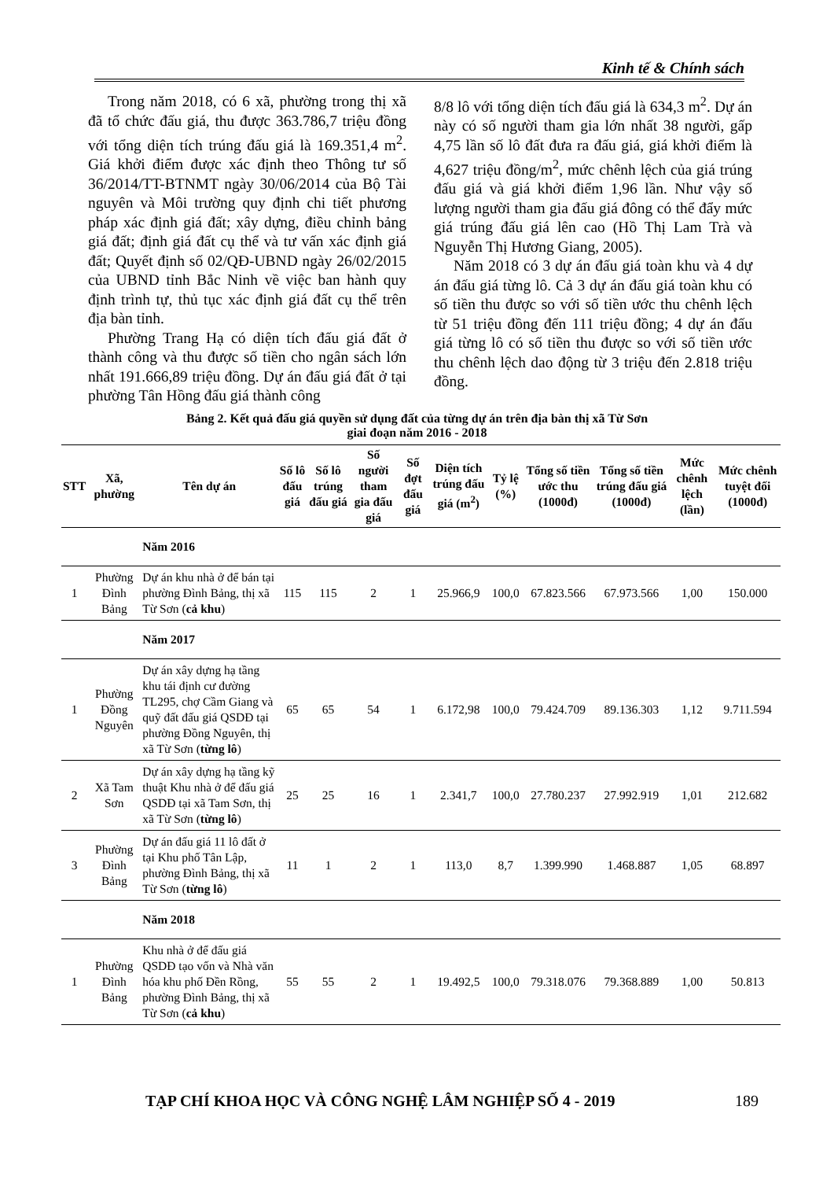Kinh tế & Chính sách
Trong năm 2018, có 6 xã, phường trong thị xã đã tổ chức đấu giá, thu được 363.786,7 triệu đồng với tổng diện tích trúng đấu giá là 169.351,4 m<sup>2</sup>. Giá khởi điểm được xác định theo Thông tư số 36/2014/TT-BTNMT ngày 30/06/2014 của Bộ Tài nguyên và Môi trường quy định chi tiết phương pháp xác định giá đất; xây dựng, điều chỉnh bảng giá đất; định giá đất cụ thể và tư vấn xác định giá đất; Quyết định số 02/QĐ-UBND ngày 26/02/2015 của UBND tỉnh Bắc Ninh về việc ban hành quy định trình tự, thủ tục xác định giá đất cụ thể trên địa bàn tỉnh.
Phường Trang Hạ có diện tích đấu giá đất ở thành công và thu được số tiền cho ngân sách lớn nhất 191.666,89 triệu đồng. Dự án đấu giá đất ở tại phường Tân Hồng đấu giá thành công
8/8 lô với tổng diện tích đấu giá là 634,3 m<sup>2</sup>. Dự án này có số người tham gia lớn nhất 38 người, gấp 4,75 lần số lô đất đưa ra đấu giá, giá khởi điểm là 4,627 triệu đồng/m<sup>2</sup>, mức chênh lệch của giá trúng đấu giá và giá khởi điểm 1,96 lần. Như vậy số lượng người tham gia đấu giá đông có thể đẩy mức giá trúng đấu giá lên cao (Hồ Thị Lam Trà và Nguyễn Thị Hương Giang, 2005).
Năm 2018 có 3 dự án đấu giá toàn khu và 4 dự án đấu giá từng lô. Cả 3 dự án đấu giá toàn khu có số tiền thu được so với số tiền ước thu chênh lệch từ 51 triệu đồng đến 111 triệu đồng; 4 dự án đấu giá từng lô có số tiền thu được so với số tiền ước thu chênh lệch dao động từ 3 triệu đến 2.818 triệu đồng.
Bảng 2. Kết quả đấu giá quyền sử dụng đất của từng dự án trên địa bàn thị xã Từ Sơn
giai đoạn năm 2016 - 2018
| STT | Xã, phường | Tên dự án | Số lô đấu giá | Số lô trúng đấu giá | Số người tham gia đấu giá | Số đợt đấu giá | Diện tích trúng đấu giá (m<sup>2</sup>) | Tỷ lệ (%) | Tổng số tiền ước thu (1000đ) | Tổng số tiền trúng đấu giá (1000đ) | Mức chênh lệch (lần) | Mức chênh tuyệt đối (1000đ) |
| --- | --- | --- | --- | --- | --- | --- | --- | --- | --- | --- | --- | --- |
| | | Năm 2016 | | | | | | | | | | |
| 1 | Phường Đình Bảng | Dự án khu nhà ở để bán tại phường Đình Bảng, thị xã Từ Sơn ( cả khu ) | 115 | 115 | 2 | 1 | 25.966,9 | 100,0 | 67.823.566 | 67.973.566 | 1,00 | 150.000 |
| | | Năm 2017 | | | | | | | | | | |
| 1 | Phường Đồng Nguyên | Dự án xây dựng hạ tầng khu tái định cư đường TL295, chợ Cầm Giang và quỹ đất đấu giá QSDĐ tại phường Đồng Nguyên, thị xã Từ Sơn ( từng lô ) | 65 | 65 | 54 | 1 | 6.172,98 | 100,0 | 79.424.709 | 89.136.303 | 1,12 | 9.711.594 |
| 2 | Xã Tam Sơn | Dự án xây dựng hạ tầng kỹ thuật Khu nhà ở để đấu giá QSDĐ tại xã Tam Sơn, thị xã Từ Sơn ( từng lô ) | 25 | 25 | 16 | 1 | 2.341,7 | 100,0 | 27.780.237 | 27.992.919 | 1,01 | 212.682 |
| 3 | Phường Đình Bảng | Dự án đấu giá 11 lô đất ở tại Khu phố Tân Lập, phường Đình Bảng, thị xã Từ Sơn ( từng lô ) | 11 | 1 | 2 | 1 | 113,0 | 8,7 | 1.399.990 | 1.468.887 | 1,05 | 68.897 |
| | | Năm 2018 | | | | | | | | | | |
| 1 | Phường Đình Bảng | Khu nhà ở để đấu giá QSDĐ tạo vốn và Nhà văn hóa khu phố Đền Rồng, phường Đình Bảng, thị xã Từ Sơn ( cả khu ) | 55 | 55 | 2 | 1 | 19.492,5 | 100,0 | 79.318.076 | 79.368.889 | 1,00 | 50.813 |
TẠP CHÍ KHOA HỌC VÀ CÔNG NGHỆ LÂM NGHIỆP SỐ 4 - 2019 189